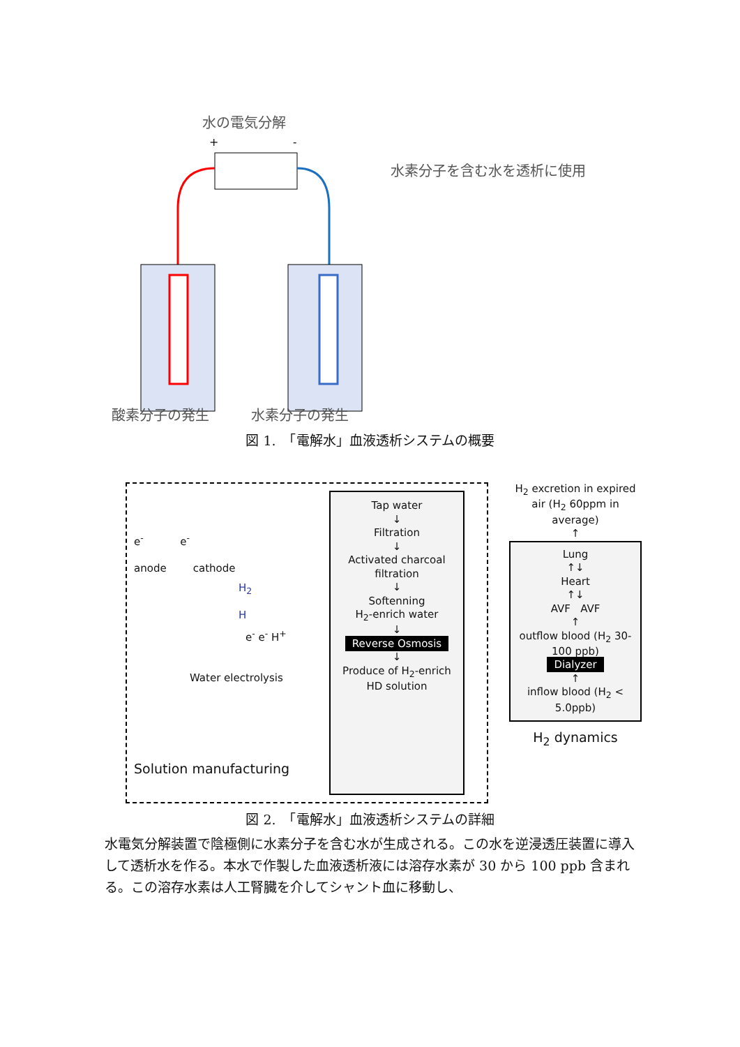水の電気分解
+
-
水素分子を含む水を透析に使用
酸素分子の発生 水素分子の発生
図 1.　「電解水」血液透析システムの概要
e<sup>-</sup> e<sup>-</sup>
anode cathode
H<sub>2</sub>
H
e<sup>-</sup> e<sup>-</sup> H<sup>+</sup>
Water electrolysis
Solution manufacturing
Tap water
↓
Filtration
↓
Activated charcoal filtration
↓
Softenning
H<sub>2</sub>-enrich water
↓
Reverse Osmosis
↓
Produce of H<sub>2</sub>-enrich HD solution
H<sub>2</sub> excretion in expired air (H<sub>2</sub> 60ppm in average)
↑
Lung
↑↓
Heart
↑↓
AVF AVF
↑
outflow blood (H<sub>2</sub> 30-100 ppb)
Dialyzer
↑
inflow blood (H<sub>2</sub> < 5.0ppb)
H<sub>2</sub> dynamics
図 2.　「電解水」血液透析システムの詳細
水電気分解装置で陰極側に水素分子を含む水が生成される。この水を逆浸透圧装置に導入して透析水を作る。本水で作製した血液透析液には溶存水素が 30 から 100 ppb 含まれる。この溶存水素は人工腎臓を介してシャント血に移動し、